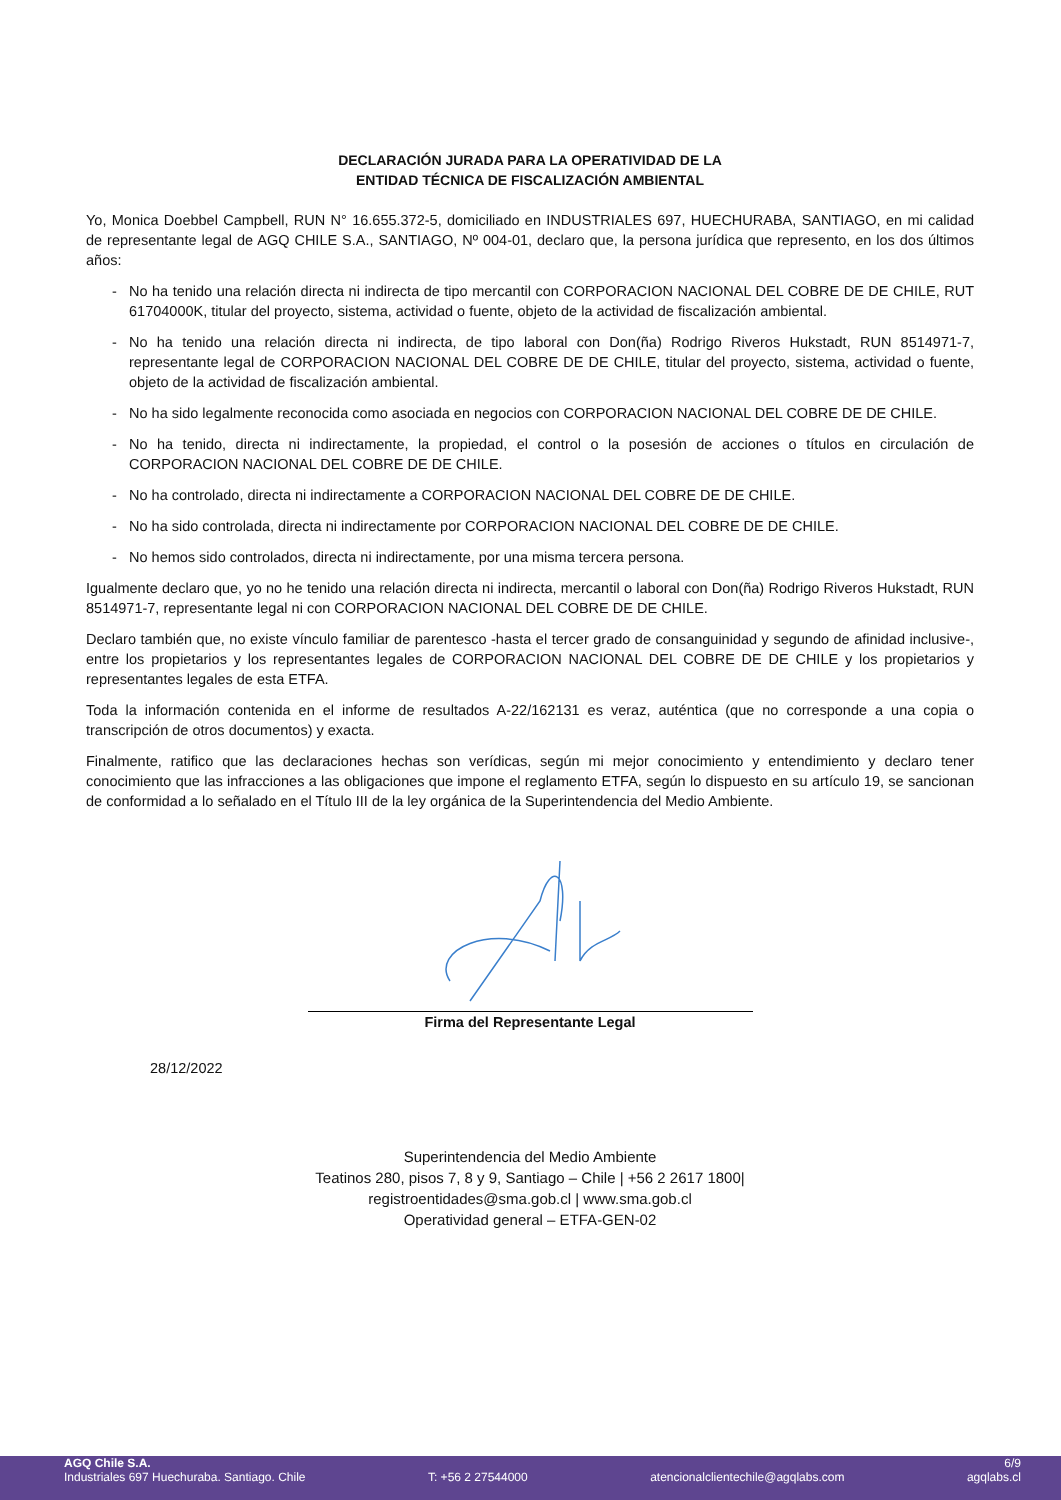DECLARACIÓN JURADA PARA LA OPERATIVIDAD DE LA
ENTIDAD TÉCNICA DE FISCALIZACIÓN AMBIENTAL
Yo, Monica Doebbel Campbell, RUN N° 16.655.372-5, domiciliado en INDUSTRIALES 697, HUECHURABA, SANTIAGO, en mi calidad de representante legal de AGQ CHILE S.A., SANTIAGO, Nº 004-01, declaro que, la persona jurídica que represento, en los dos últimos años:
- No ha tenido una relación directa ni indirecta de tipo mercantil con CORPORACION NACIONAL DEL COBRE DE DE CHILE, RUT 61704000K, titular del proyecto, sistema, actividad o fuente, objeto de la actividad de fiscalización ambiental.
- No ha tenido una relación directa ni indirecta, de tipo laboral con Don(ña) Rodrigo Riveros Hukstadt, RUN 8514971-7, representante legal de CORPORACION NACIONAL DEL COBRE DE DE CHILE, titular del proyecto, sistema, actividad o fuente, objeto de la actividad de fiscalización ambiental.
- No ha sido legalmente reconocida como asociada en negocios con CORPORACION NACIONAL DEL COBRE DE DE CHILE.
- No ha tenido, directa ni indirectamente, la propiedad, el control o la posesión de acciones o títulos en circulación de CORPORACION NACIONAL DEL COBRE DE DE CHILE.
- No ha controlado, directa ni indirectamente a CORPORACION NACIONAL DEL COBRE DE DE CHILE.
- No ha sido controlada, directa ni indirectamente por CORPORACION NACIONAL DEL COBRE DE DE CHILE.
- No hemos sido controlados, directa ni indirectamente, por una misma tercera persona.
Igualmente declaro que, yo no he tenido una relación directa ni indirecta, mercantil o laboral con Don(ña) Rodrigo Riveros Hukstadt, RUN 8514971-7, representante legal ni con CORPORACION NACIONAL DEL COBRE DE DE CHILE.
Declaro también que, no existe vínculo familiar de parentesco -hasta el tercer grado de consanguinidad y segundo de afinidad inclusive-, entre los propietarios y los representantes legales de CORPORACION NACIONAL DEL COBRE DE DE CHILE y los propietarios y representantes legales de esta ETFA.
Toda la información contenida en el informe de resultados A-22/162131 es veraz, auténtica (que no corresponde a una copia o transcripción de otros documentos) y exacta.
Finalmente, ratifico que las declaraciones hechas son verídicas, según mi mejor conocimiento y entendimiento y declaro tener conocimiento que las infracciones a las obligaciones que impone el reglamento ETFA, según lo dispuesto en su artículo 19, se sancionan de conformidad a lo señalado en el Título III de la ley orgánica de la Superintendencia del Medio Ambiente.
Firma del Representante Legal
28/12/2022
Superintendencia del Medio Ambiente
Teatinos 280, pisos 7, 8 y 9, Santiago – Chile | +56 2 2617 1800|
registroentidades@sma.gob.cl | www.sma.gob.cl
Operatividad general – ETFA-GEN-02
AGQ Chile S.A. 6/9
Industriales 697 Huechuraba. Santiago. Chile T: +56 2 27544000 atencionalclientechile@agqlabs.com agqlabs.cl